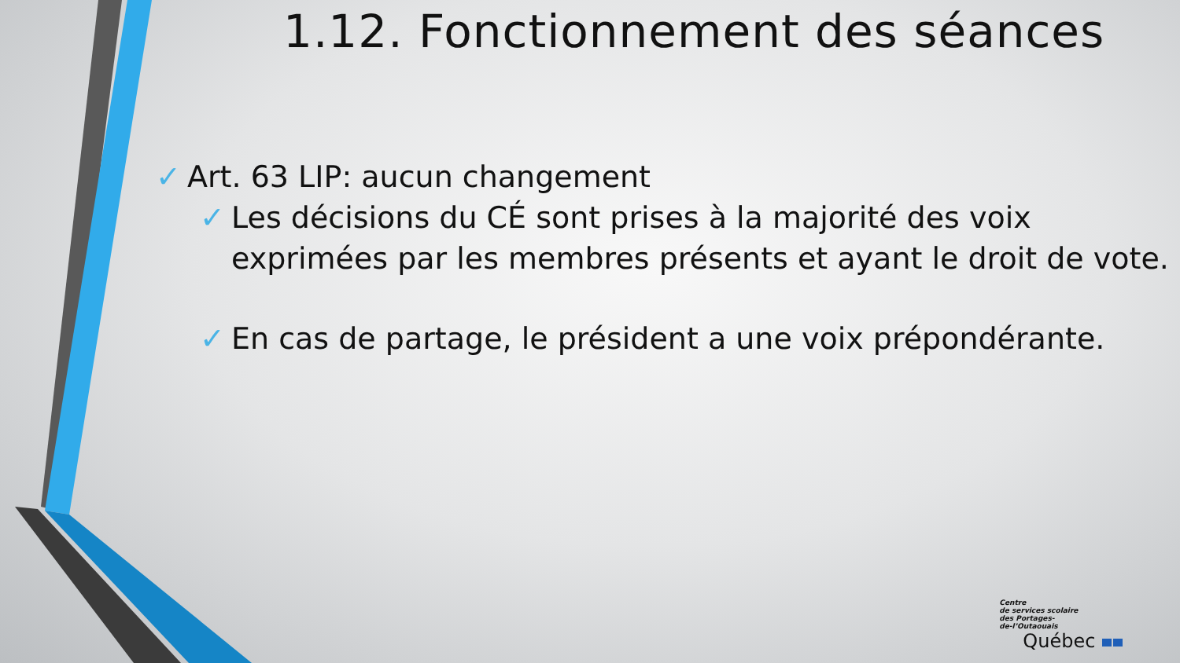1.12. Fonctionnement des séances
✓ Art. 63 LIP: aucun changement
✓ Les décisions du CÉ sont prises à la majorité des voix exprimées par les membres présents et ayant le droit de vote.
✓ En cas de partage, le président a une voix prépondérante.
Centre
de services scolaire
des Portages-
de-l’Outaouais
Québec